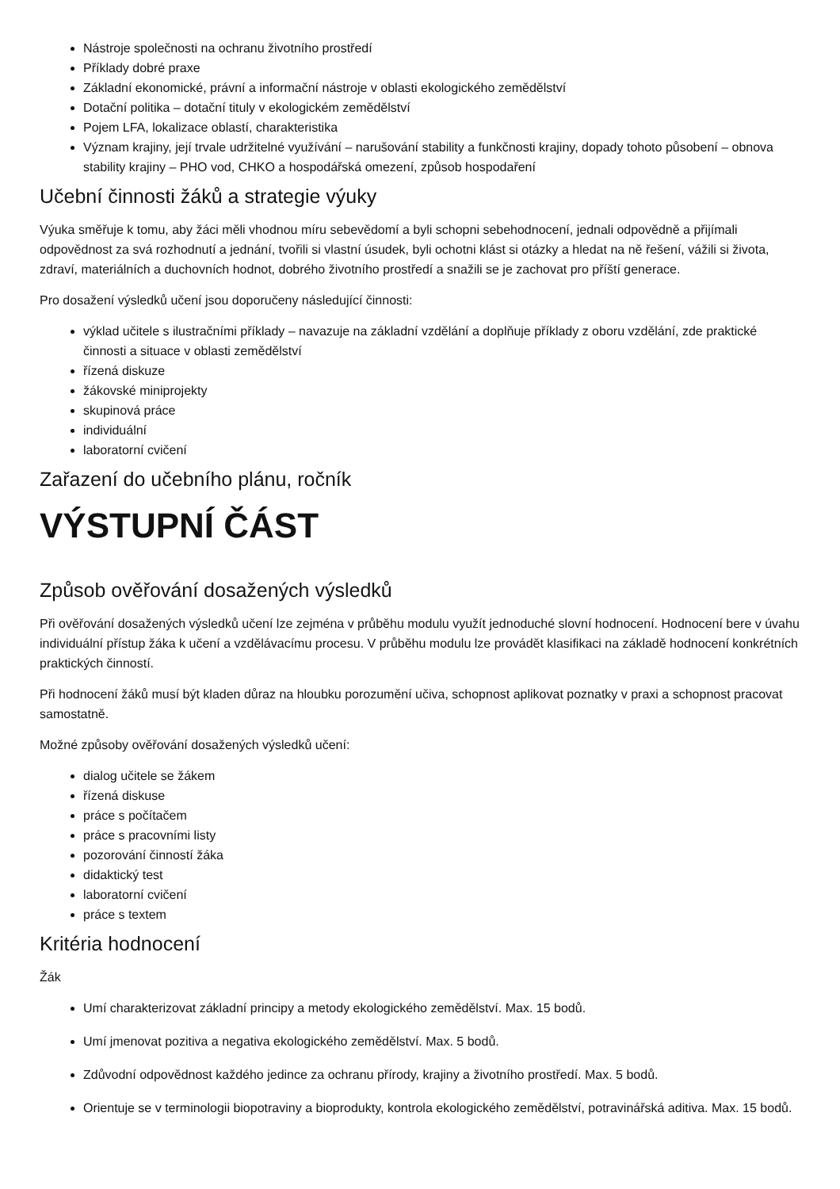Nástroje společnosti na ochranu životního prostředí
Příklady dobré praxe
Základní ekonomické, právní a informační nástroje v oblasti ekologického zemědělství
Dotační politika – dotační tituly v ekologickém zemědělství
Pojem LFA, lokalizace oblastí, charakteristika
Význam krajiny, její trvale udržitelné využívání – narušování stability a funkčnosti krajiny, dopady tohoto působení – obnova stability krajiny – PHO vod, CHKO a hospodářská omezení, způsob hospodaření
Učební činnosti žáků a strategie výuky
Výuka směřuje k tomu, aby žáci měli vhodnou míru sebevědomí a byli schopni sebehodnocení, jednali odpovědně a přijímali odpovědnost za svá rozhodnutí a jednání, tvořili si vlastní úsudek, byli ochotni klást si otázky a hledat na ně řešení, vážili si života, zdraví, materiálních a duchovních hodnot, dobrého životního prostředí a snažili se je zachovat pro příští generace.
Pro dosažení výsledků učení jsou doporučeny následující činnosti:
výklad učitele s ilustračními příklady – navazuje na základní vzdělání a doplňuje příklady z oboru vzdělání, zde praktické činnosti a situace v oblasti zemědělství
řízená diskuze
žákovské miniprojekty
skupinová práce
individuální
laboratorní cvičení
Zařazení do učebního plánu, ročník
VÝSTUPNÍ ČÁST
Způsob ověřování dosažených výsledků
Při ověřování dosažených výsledků učení lze zejména v průběhu modulu využít jednoduché slovní hodnocení. Hodnocení bere v úvahu individuální přístup žáka k učení a vzdělávacímu procesu. V průběhu modulu lze provádět klasifikaci na základě hodnocení konkrétních praktických činností.
Při hodnocení žáků musí být kladen důraz na hloubku porozumění učiva, schopnost aplikovat poznatky v praxi a schopnost pracovat samostatně.
Možné způsoby ověřování dosažených výsledků učení:
dialog učitele se žákem
řízená diskuse
práce s počítačem
práce s pracovními listy
pozorování činností žáka
didaktický test
laboratorní cvičení
práce s textem
Kritéria hodnocení
Žák
Umí charakterizovat základní principy a metody ekologického zemědělství. Max. 15 bodů.
Umí jmenovat pozitiva a negativa ekologického zemědělství. Max. 5 bodů.
Zdůvodní odpovědnost každého jedince za ochranu přírody, krajiny a životního prostředí. Max. 5 bodů.
Orientuje se v terminologii biopotraviny a bioprodukty, kontrola ekologického zemědělství, potravinářská aditiva. Max. 15 bodů.